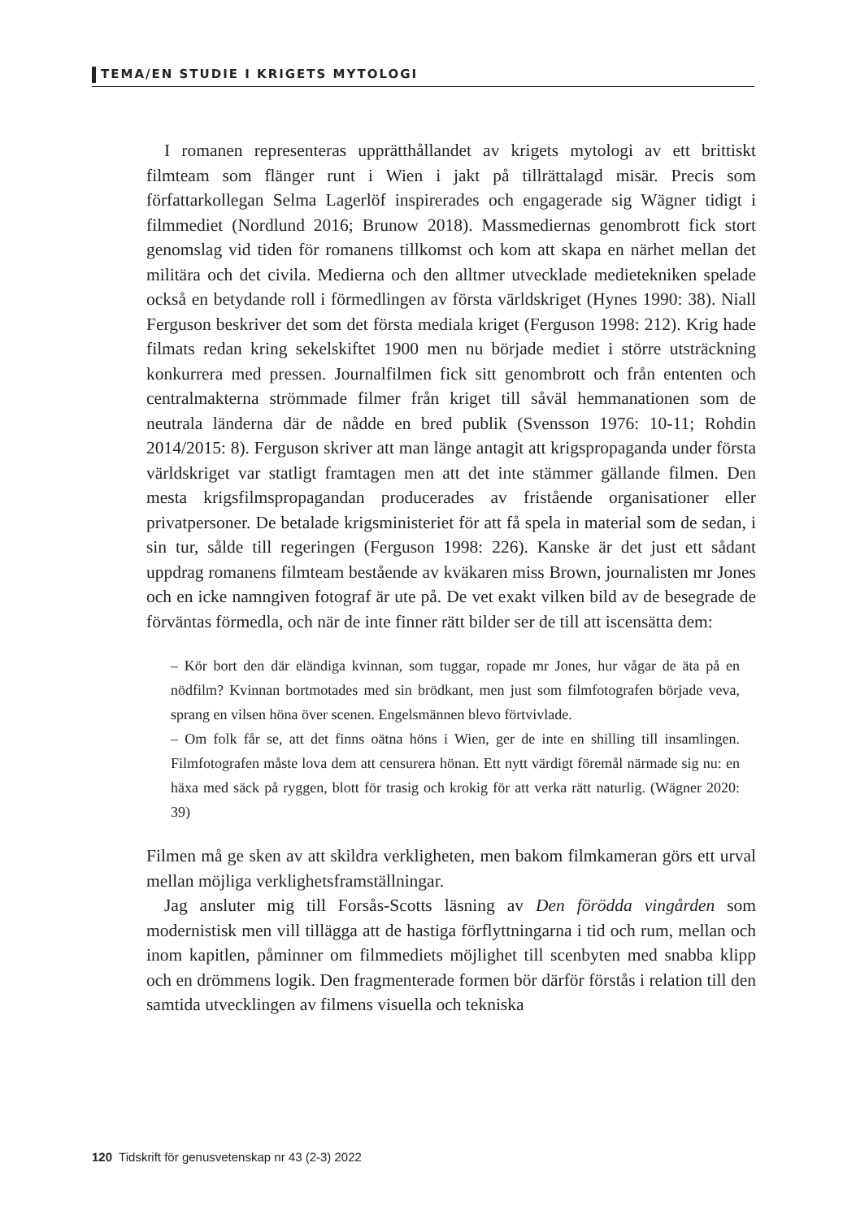TEMA/EN STUDIE I KRIGETS MYTOLOGI
I romanen representeras upprätthållandet av krigets mytologi av ett brittiskt filmteam som flänger runt i Wien i jakt på tillrättalagd misär. Precis som författarkollegan Selma Lagerlöf inspirerades och engagerade sig Wägner tidigt i filmmediet (Nordlund 2016; Brunow 2018). Massmediernas genombrott fick stort genomslag vid tiden för romanens tillkomst och kom att skapa en närhet mellan det militära och det civila. Medierna och den alltmer utvecklade medietekniken spelade också en betydande roll i förmedlingen av första världskriget (Hynes 1990: 38). Niall Ferguson beskriver det som det första mediala kriget (Ferguson 1998: 212). Krig hade filmats redan kring sekelskiftet 1900 men nu började mediet i större utsträckning konkurrera med pressen. Journalfilmen fick sitt genombrott och från ententen och centralmakterna strömmade filmer från kriget till såväl hemmanationen som de neutrala länderna där de nådde en bred publik (Svensson 1976: 10-11; Rohdin 2014/2015: 8). Ferguson skriver att man länge antagit att krigspropaganda under första världskriget var statligt framtagen men att det inte stämmer gällande filmen. Den mesta krigsfilmspropagandan producerades av fristående organisationer eller privatpersoner. De betalade krigsministeriet för att få spela in material som de sedan, i sin tur, sålde till regeringen (Ferguson 1998: 226). Kanske är det just ett sådant uppdrag romanens filmteam bestående av kväkaren miss Brown, journalisten mr Jones och en icke namngiven fotograf är ute på. De vet exakt vilken bild av de besegrade de förväntas förmedla, och när de inte finner rätt bilder ser de till att iscensätta dem:
– Kör bort den där eländiga kvinnan, som tuggar, ropade mr Jones, hur vågar de äta på en nödfilm? Kvinnan bortmotades med sin brödkant, men just som filmfotografen började veva, sprang en vilsen höna över scenen. Engelsmännen blevo förtvivlade.
– Om folk får se, att det finns oätna höns i Wien, ger de inte en shilling till insamlingen. Filmfotografen måste lova dem att censurera hönan. Ett nytt värdigt föremål närmade sig nu: en häxa med säck på ryggen, blott för trasig och krokig för att verka rätt naturlig. (Wägner 2020: 39)
Filmen må ge sken av att skildra verkligheten, men bakom filmkameran görs ett urval mellan möjliga verklighetsframställningar.
Jag ansluter mig till Forsås-Scotts läsning av Den förödda vingården som modernistisk men vill tillägga att de hastiga förflyttningarna i tid och rum, mellan och inom kapitlen, påminner om filmmediets möjlighet till scenbyten med snabba klipp och en drömmens logik. Den fragmenterade formen bör därför förstås i relation till den samtida utvecklingen av filmens visuella och tekniska
120 Tidskrift för genusvetenskap nr 43 (2-3) 2022